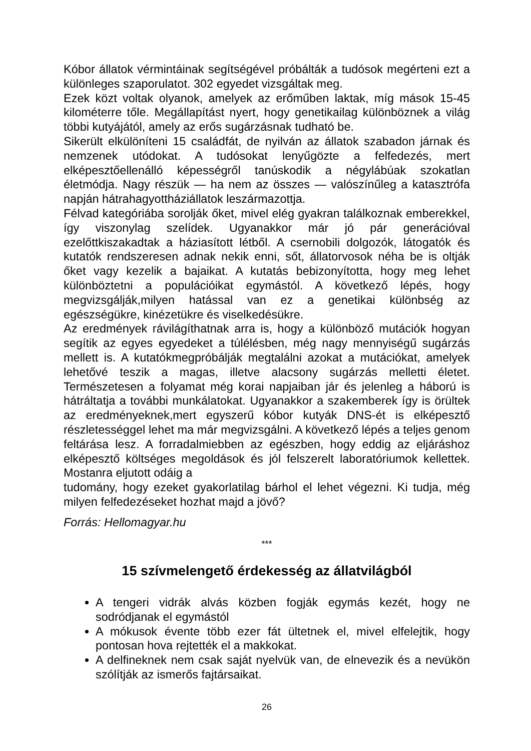Kóbor állatok vérmintáinak segítségével próbálták a tudósok megérteni ezt a különleges szaporulatot. 302 egyedet vizsgáltak meg.
Ezek közt voltak olyanok, amelyek az erőműben laktak, míg mások 15-45 kilométerre tőle. Megállapítást nyert, hogy genetikailag különböznek a világ többi kutyájától, amely az erős sugárzásnak tudható be.
Sikerült elkülöníteni 15 családfát, de nyilván az állatok szabadon járnak és nemzenek utódokat. A tudósokat lenyűgözte a felfedezés, mert elképesztőellenálló képességről tanúskodik a négylábúak szokatlan életmódja. Nagy részük — ha nem az összes — valószínűleg a katasztrófa napján hátrahagyottháziállatok leszármazottja.
Félvad kategóriába sorolják őket, mivel elég gyakran találkoznak emberekkel, így viszonylag szelídek. Ugyanakkor már jó pár generációval ezelőttkiszakadtak a háziasított létből. A csernobili dolgozók, látogatók és kutatók rendszeresen adnak nekik enni, sőt, állatorvosok néha be is oltják őket vagy kezelik a bajaikat. A kutatás bebizonyította, hogy meg lehet különböztetni a populációikat egymástól. A következő lépés, hogy megvizsgálják,milyen hatással van ez a genetikai különbség az egészségükre, kinézetükre és viselkedésükre.
Az eredmények rávilágíthatnak arra is, hogy a különböző mutációk hogyan segítik az egyes egyedeket a túlélésben, még nagy mennyiségű sugárzás mellett is. A kutatókmegpróbálják megtalálni azokat a mutációkat, amelyek lehetővé teszik a magas, illetve alacsony sugárzás melletti életet. Természetesen a folyamat még korai napjaiban jár és jelenleg a háború is hátráltatja a további munkálatokat. Ugyanakkor a szakemberek így is örültek az eredményeknek,mert egyszerű kóbor kutyák DNS-ét is elképesztő részletességgel lehet ma már megvizsgálni. A következő lépés a teljes genom feltárása lesz. A forradalmiebben az egészben, hogy eddig az eljáráshoz elképesztő költséges megoldások és jól felszerelt laboratóriumok kellettek. Mostanra eljutott odáig a
tudomány, hogy ezeket gyakorlatilag bárhol el lehet végezni. Ki tudja, még milyen felfedezéseket hozhat majd a jövő?
Forrás: Hellomagyar.hu
***
15 szívmelengető érdekesség az állatvilágból
A tengeri vidrák alvás közben fogják egymás kezét, hogy ne sodródjanak el egymástól
A mókusok évente több ezer fát ültetnek el, mivel elfelejtik, hogy pontosan hova rejtették el a makkokat.
A delfineknek nem csak saját nyelvük van, de elnevezik és a nevükön szólítják az ismerős fajtársaikat.
26